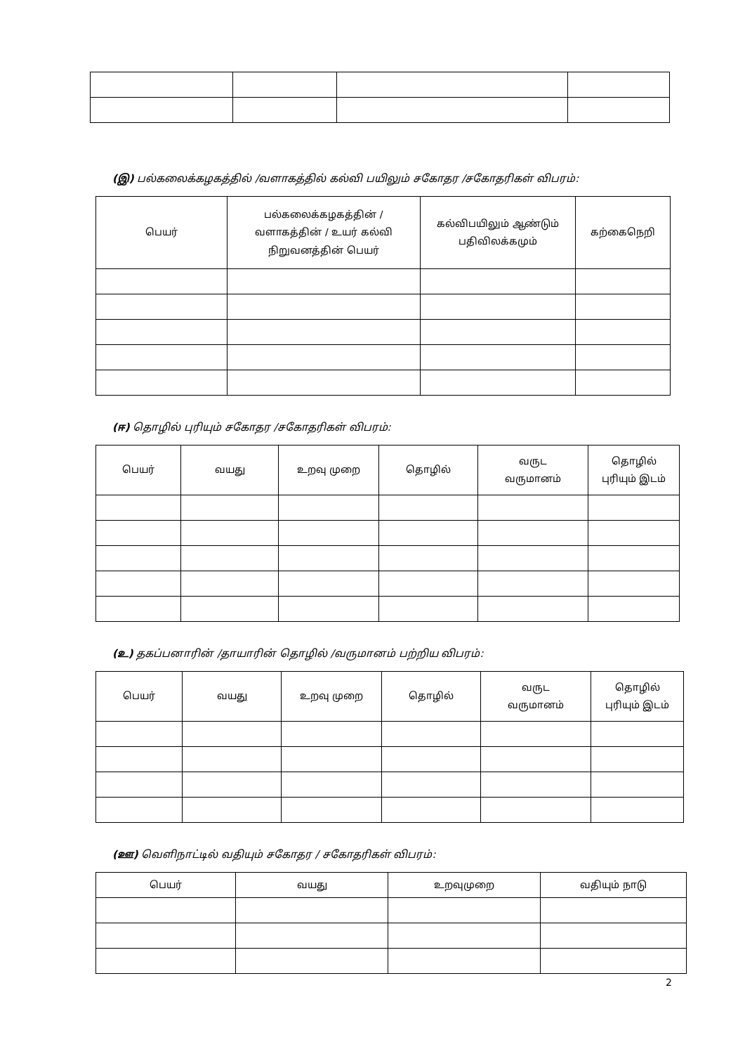(இ) பல்கலைக்கழகத்தில் /வளாகத்தில் கல்வி பயிலும் சகோதர /சகோதரிகள் விபரம்:
| பெயர் | பல்கலைக்கழகத்தின் / வளாகத்தின் / உயர் கல்வி நிறுவனத்தின் பெயர் | கல்விபயிலும் ஆண்டும் பதிவிலக்கமும் | கற்கைநெறி |
| --- | --- | --- | --- |
(ஈ) தொழில் புரியும் சகோதர /சகோதரிகள் விபரம்:
| பெயர் | வயது | உறவு முறை | தொழில் | வருட வருமானம் | தொழில் புரியும் இடம் |
| --- | --- | --- | --- | --- | --- |
(உ) தகப்பனாரின் /தாயாரின் தொழில் /வருமானம் பற்றிய விபரம்:
| பெயர் | வயது | உறவு முறை | தொழில் | வருட வருமானம் | தொழில் புரியும் இடம் |
| --- | --- | --- | --- | --- | --- |
(ஊ) வெளிநாட்டில் வதியும் சகோதர / சகோதரிகள் விபரம்:
| பெயர் | வயது | உறவுமுறை | வதியும் நாடு |
| --- | --- | --- | --- |
2